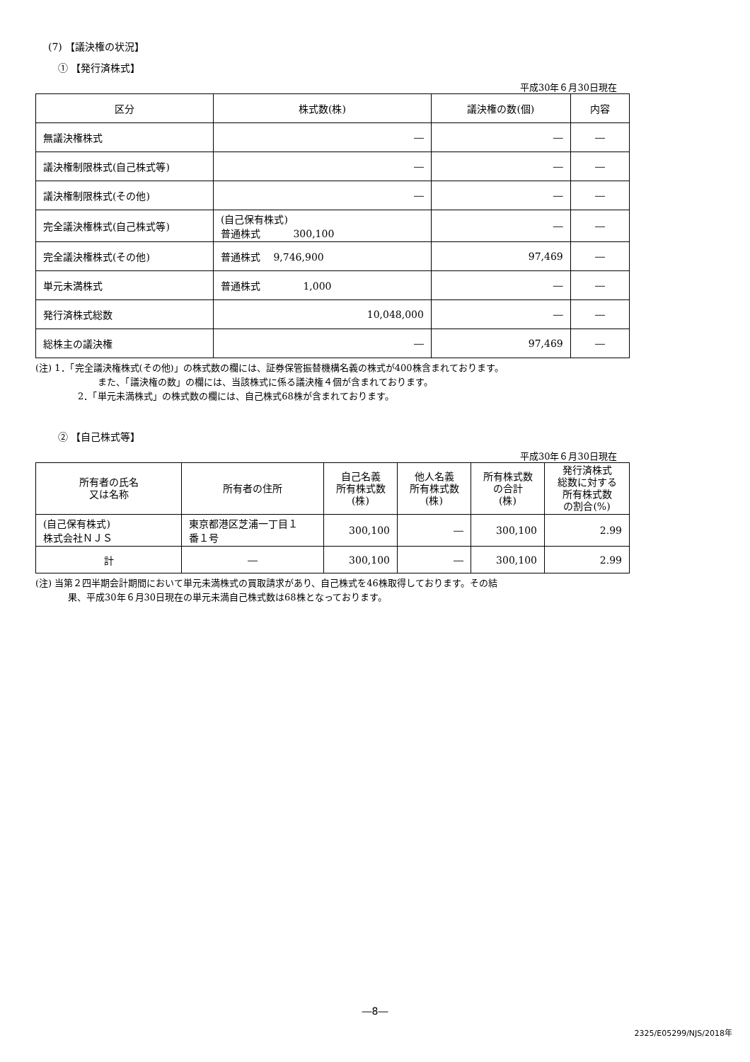(7) 【議決権の状況】
① 【発行済株式】
平成30年６月30日現在
| 区分 | 株式数(株) | 議決権の数(個) | 内容 |
| --- | --- | --- | --- |
| 無議決権株式 | ― | ― | ― |
| 議決権制限株式(自己株式等) | ― | ― | ― |
| 議決権制限株式(その他) | ― | ― | ― |
| 完全議決権株式(自己株式等) | (自己保有株式) 普通株式 300,100 | ― | ― |
| 完全議決権株式(その他) | 普通株式 9,746,900 | 97,469 | ― |
| 単元未満株式 | 普通株式 1,000 | ― | ― |
| 発行済株式総数 | 10,048,000 | ― | ― |
| 総株主の議決権 | ― | 97,469 | ― |
(注) 1．「完全議決権株式(その他)」の株式数の欄には、証券保管振替機構名義の株式が400株含まれております。
また、「議決権の数」の欄には、当該株式に係る議決権４個が含まれております。
2．「単元未満株式」の株式数の欄には、自己株式68株が含まれております。
② 【自己株式等】
平成30年６月30日現在
| 所有者の氏名 又は名称 | 所有者の住所 | 自己名義 所有株式数 (株) | 他人名義 所有株式数 (株) | 所有株式数 の合計 (株) | 発行済株式 総数に対する 所有株式数 の割合(%) |
| --- | --- | --- | --- | --- | --- |
| (自己保有株式) 株式会社ＮＪＳ | 東京都港区芝浦一丁目１ 番１号 | 300,100 | ― | 300,100 | 2.99 |
| 計 | ― | 300,100 | ― | 300,100 | 2.99 |
(注) 当第２四半期会計期間において単元未満株式の買取請求があり、自己株式を46株取得しております。その結
果、平成30年６月30日現在の単元未満自己株式数は68株となっております。
―8―
2325/E05299/NJS/2018年